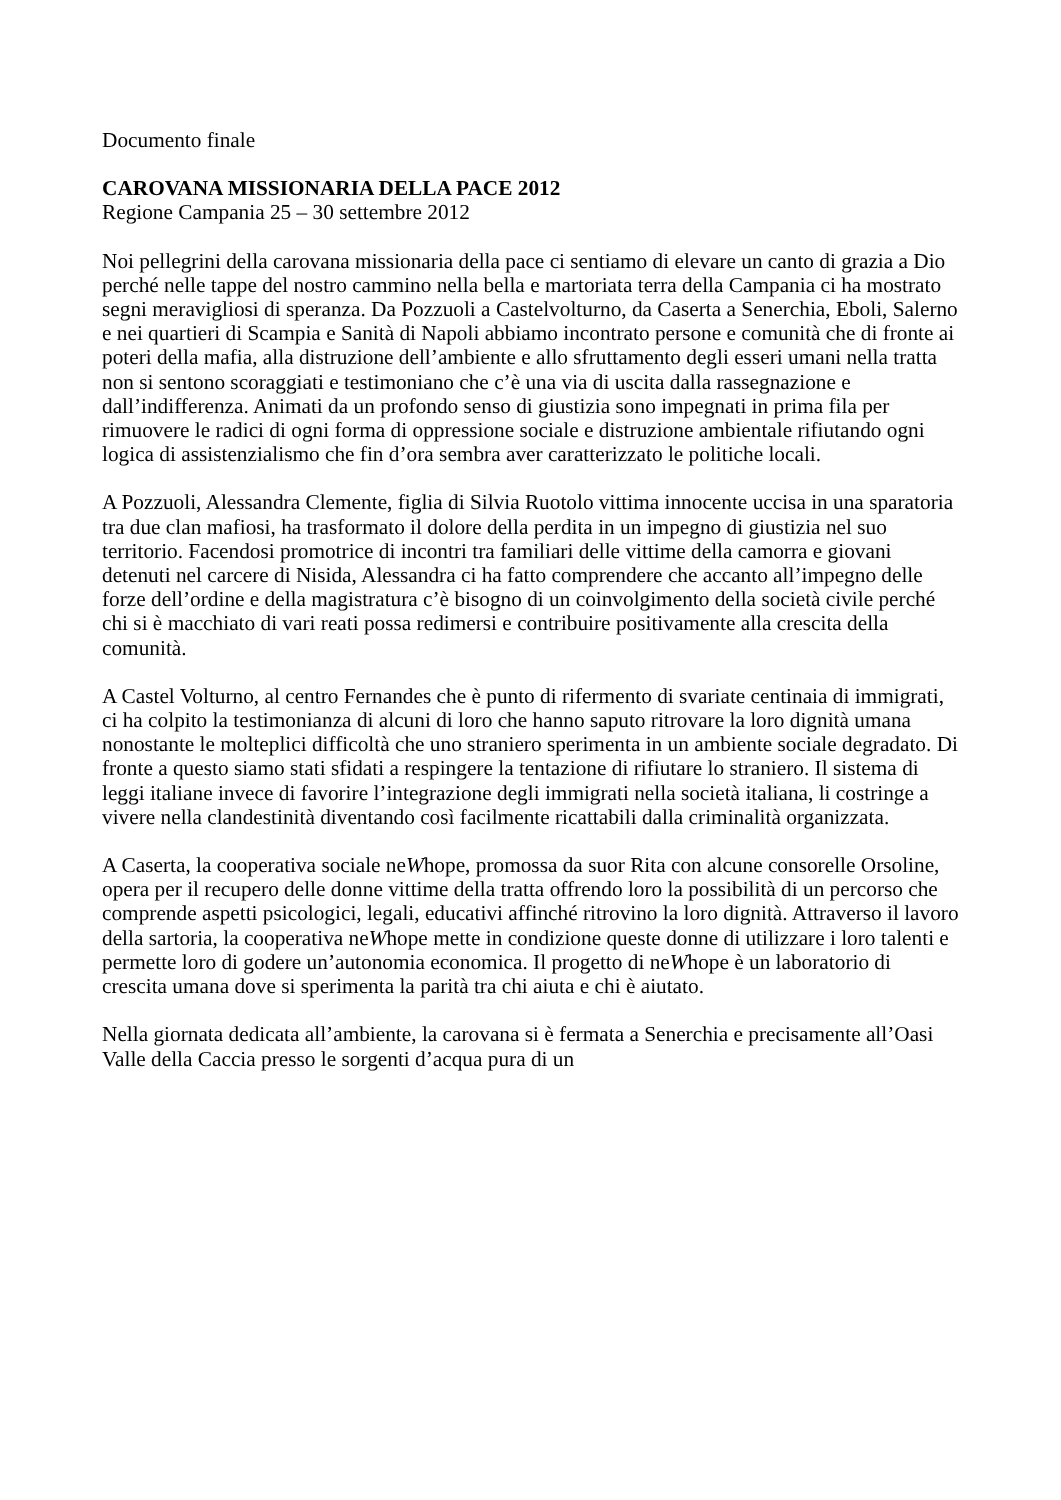Documento finale
CAROVANA MISSIONARIA DELLA PACE 2012
Regione Campania 25 – 30 settembre 2012
Noi pellegrini della carovana missionaria della pace ci sentiamo di elevare un canto di grazia a Dio perché nelle tappe del nostro cammino nella bella e martoriata terra della Campania ci ha mostrato segni meravigliosi di speranza. Da Pozzuoli a Castelvolturno, da Caserta a Senerchia, Eboli, Salerno e nei quartieri di Scampia e Sanità di Napoli abbiamo incontrato persone e comunità che di fronte ai poteri della mafia, alla distruzione dell’ambiente e allo sfruttamento degli esseri umani nella tratta non si sentono scoraggiati e testimoniano che c’è una via di uscita dalla rassegnazione e dall’indifferenza. Animati da un profondo senso di giustizia sono impegnati in prima fila per rimuovere le radici di ogni forma di oppressione sociale e distruzione ambientale rifiutando ogni logica di assistenzialismo che fin d’ora sembra aver caratterizzato le politiche locali.
A Pozzuoli, Alessandra Clemente, figlia di Silvia Ruotolo vittima innocente uccisa in una sparatoria tra due clan mafiosi, ha trasformato il dolore della perdita in un impegno di giustizia nel suo territorio. Facendosi promotrice di incontri tra familiari delle vittime della camorra e giovani detenuti nel carcere di Nisida, Alessandra ci ha fatto comprendere che accanto all’impegno delle forze dell’ordine e della magistratura c’è bisogno di un coinvolgimento della società civile perché chi si è macchiato di vari reati possa redimersi e contribuire positivamente alla crescita della comunità.
A Castel Volturno, al centro Fernandes che è punto di rifermento di svariate centinaia di immigrati, ci ha colpito la testimonianza di alcuni di loro che hanno saputo ritrovare la loro dignità umana nonostante le molteplici difficoltà che uno straniero sperimenta in un ambiente sociale degradato. Di fronte a questo siamo stati sfidati a respingere la tentazione di rifiutare lo straniero. Il sistema di leggi italiane invece di favorire l’integrazione degli immigrati nella società italiana, li costringe a vivere nella clandestinità diventando così facilmente ricattabili dalla criminalità organizzata.
A Caserta, la cooperativa sociale neWhope, promossa da suor Rita con alcune consorelle Orsoline, opera per il recupero delle donne vittime della tratta offrendo loro la possibilità di un percorso che comprende aspetti psicologici, legali, educativi affinché ritrovino la loro dignità. Attraverso il lavoro della sartoria, la cooperativa neWhope mette in condizione queste donne di utilizzare i loro talenti e permette loro di godere un’autonomia economica. Il progetto di neWhope è un laboratorio di crescita umana dove si sperimenta la parità tra chi aiuta e chi è aiutato.
Nella giornata dedicata all’ambiente, la carovana si è fermata a Senerchia e precisamente all’Oasi Valle della Caccia presso le sorgenti d’acqua pura di un